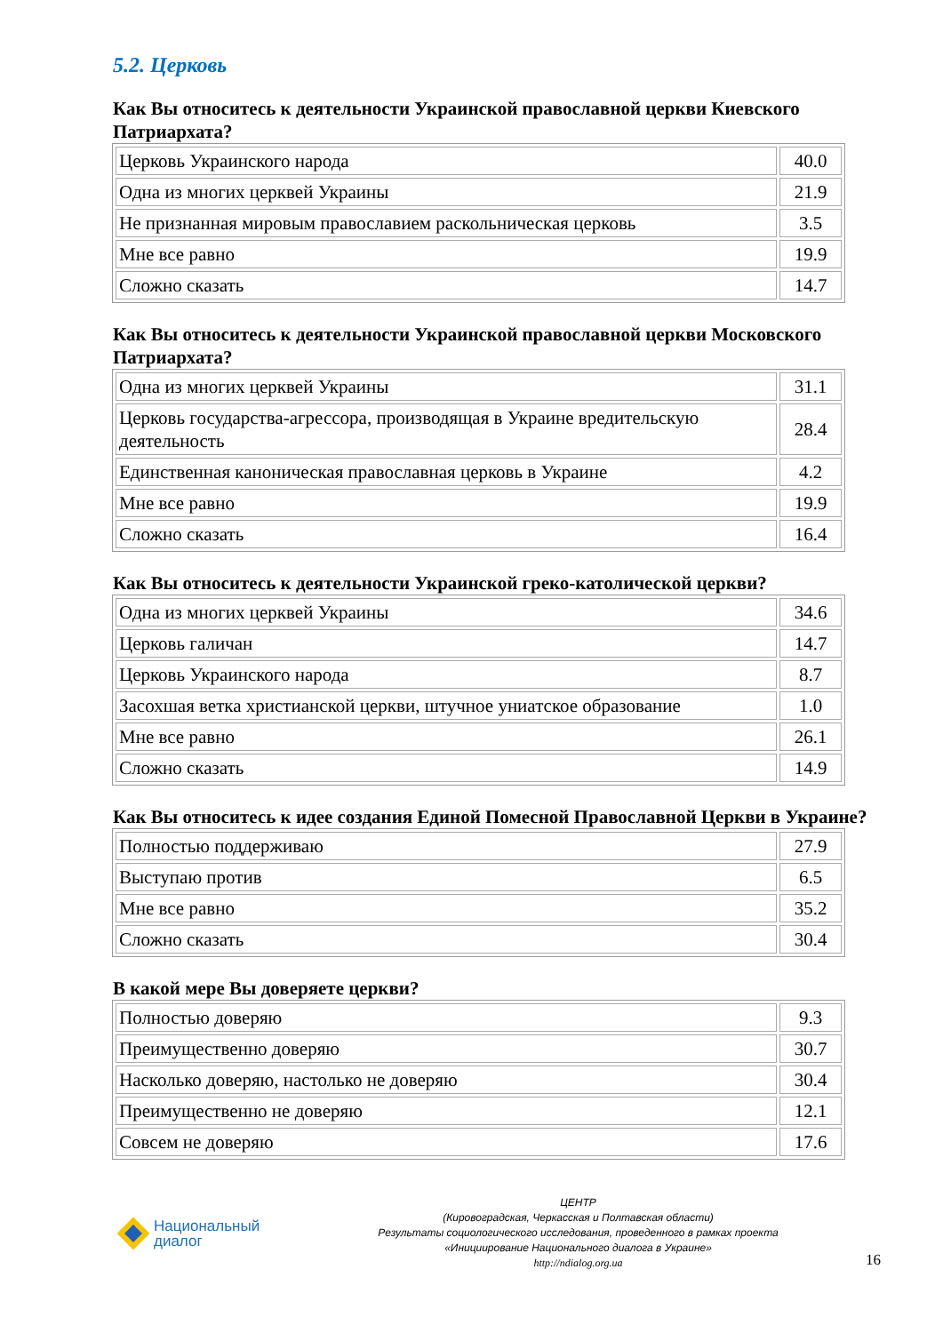5.2. Церковь
Как Вы относитесь к деятельности Украинской православной церкви Киевского Патриархата?
| Церковь Украинского народа | 40.0 |
| Одна из многих церквей Украины | 21.9 |
| Не признанная мировым православием раскольническая церковь | 3.5 |
| Мне все равно | 19.9 |
| Сложно сказать | 14.7 |
Как Вы относитесь к деятельности Украинской православной церкви Московского Патриархата?
| Одна из многих церквей Украины | 31.1 |
| Церковь государства-агрессора, производящая в Украине вредительскую деятельность | 28.4 |
| Единственная каноническая православная церковь в Украине | 4.2 |
| Мне все равно | 19.9 |
| Сложно сказать | 16.4 |
Как Вы относитесь к деятельности Украинской греко-католической церкви?
| Одна из многих церквей Украины | 34.6 |
| Церковь галичан | 14.7 |
| Церковь Украинского народа | 8.7 |
| Засохшая ветка христианской церкви, штучное униатское образование | 1.0 |
| Мне все равно | 26.1 |
| Сложно сказать | 14.9 |
Как Вы относитесь к идее создания Единой Помесной Православной Церкви в Украине?
| Полностью поддерживаю | 27.9 |
| Выступаю против | 6.5 |
| Мне все равно | 35.2 |
| Сложно сказать | 30.4 |
В какой мере Вы доверяете церкви?
| Полностью доверяю | 9.3 |
| Преимущественно доверяю | 30.7 |
| Насколько доверяю, настолько не доверяю | 30.4 |
| Преимущественно не доверяю | 12.1 |
| Совсем не доверяю | 17.6 |
Национальный
диалог
ЦЕНТР
(Кировоградская, Черкасская и Полтавская области)
Результаты социологического исследования, проведенного в рамках проекта
«Инициирование Национального диалога в Украине»
http://ndialog.org.ua
16